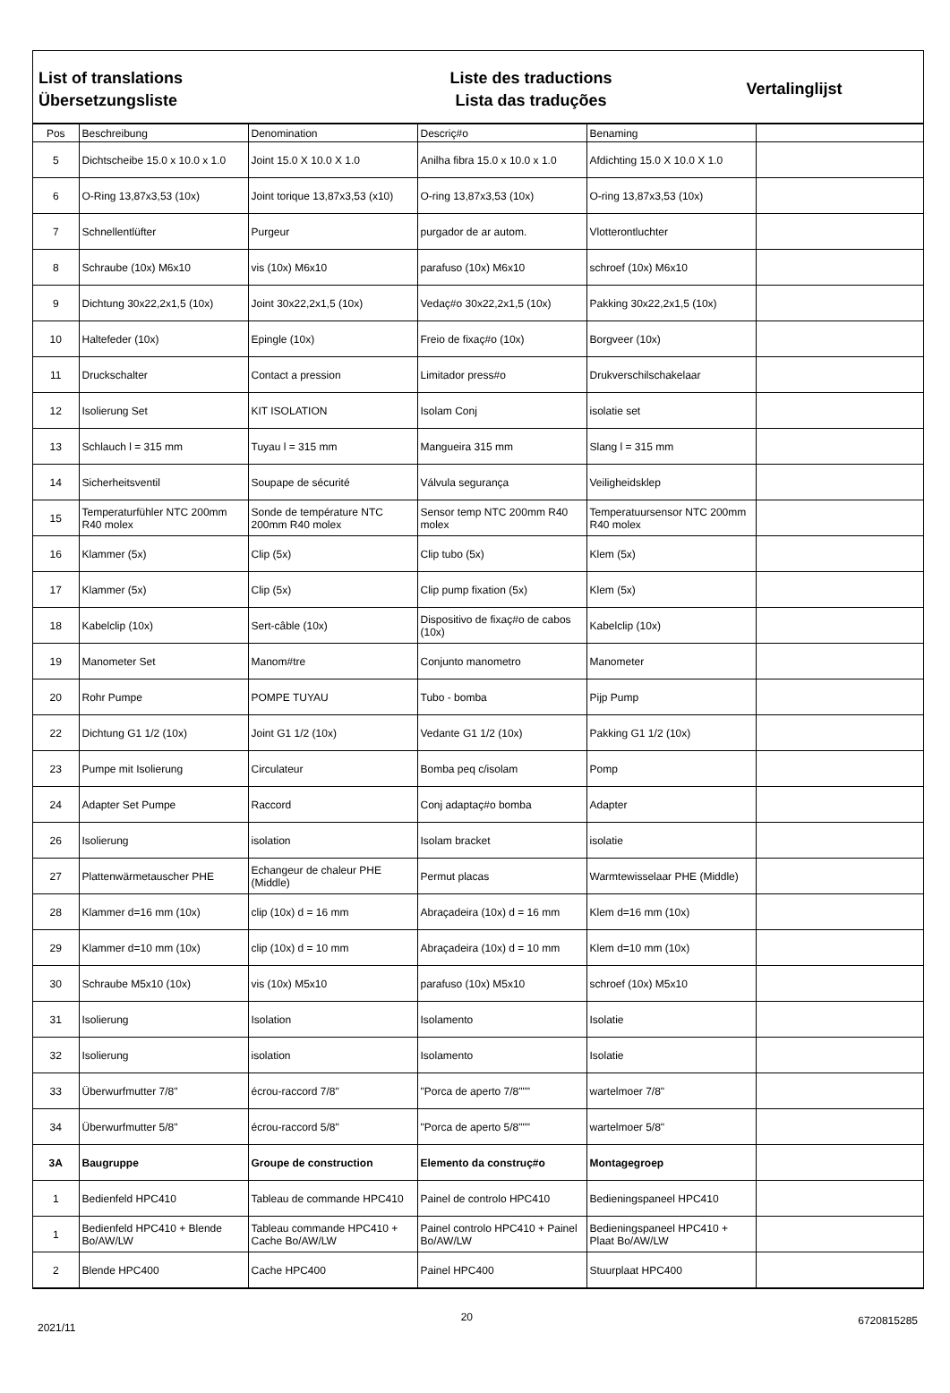List of translations
Übersetzungsliste
Liste des traductions
Lista das traduções
Vertalinglijst
| Pos | Beschreibung | Denomination | Descriç#o | Benaming | |
| --- | --- | --- | --- | --- | --- |
| 5 | Dichtscheibe 15.0 x 10.0 x 1.0 | Joint 15.0 X 10.0 X 1.0 | Anilha fibra 15.0 x 10.0 x 1.0 | Afdichting 15.0 X 10.0 X 1.0 | |
| 6 | O-Ring 13,87x3,53 (10x) | Joint torique 13,87x3,53 (x10) | O-ring 13,87x3,53 (10x) | O-ring 13,87x3,53 (10x) | |
| 7 | Schnellentlüfter | Purgeur | purgador de ar autom. | Vlotterontluchter | |
| 8 | Schraube (10x) M6x10 | vis (10x) M6x10 | parafuso (10x) M6x10 | schroef (10x) M6x10 | |
| 9 | Dichtung 30x22,2x1,5 (10x) | Joint 30x22,2x1,5 (10x) | Vedaç#o 30x22,2x1,5 (10x) | Pakking 30x22,2x1,5 (10x) | |
| 10 | Haltefeder (10x) | Epingle (10x) | Freio de fixaç#o (10x) | Borgveer (10x) | |
| 11 | Druckschalter | Contact a pression | Limitador press#o | Drukverschilschakelaar | |
| 12 | Isolierung Set | KIT ISOLATION | Isolam Conj | isolatie set | |
| 13 | Schlauch l = 315 mm | Tuyau l = 315 mm | Mangueira 315 mm | Slang l = 315 mm | |
| 14 | Sicherheitsventil | Soupape de sécurité | Válvula segurança | Veiligheidsklep | |
| 15 | Temperaturfühler NTC 200mm R40 molex | Sonde de température NTC 200mm R40 molex | Sensor temp NTC 200mm R40 molex | Temperatuursensor NTC 200mm R40 molex | |
| 16 | Klammer (5x) | Clip (5x) | Clip tubo (5x) | Klem (5x) | |
| 17 | Klammer (5x) | Clip (5x) | Clip pump fixation (5x) | Klem (5x) | |
| 18 | Kabelclip (10x) | Sert-câble (10x) | Dispositivo de fixaç#o de cabos (10x) | Kabelclip (10x) | |
| 19 | Manometer Set | Manom#tre | Conjunto manometro | Manometer | |
| 20 | Rohr Pumpe | POMPE TUYAU | Tubo - bomba | Pijp Pump | |
| 22 | Dichtung G1 1/2 (10x) | Joint G1 1/2 (10x) | Vedante G1 1/2 (10x) | Pakking G1 1/2 (10x) | |
| 23 | Pumpe mit Isolierung | Circulateur | Bomba peq c/isolam | Pomp | |
| 24 | Adapter Set Pumpe | Raccord | Conj adaptaç#o bomba | Adapter | |
| 26 | Isolierung | isolation | Isolam bracket | isolatie | |
| 27 | Plattenwärmetauscher PHE | Echangeur de chaleur PHE (Middle) | Permut placas | Warmtewisselaar PHE (Middle) | |
| 28 | Klammer d=16 mm (10x) | clip (10x) d = 16 mm | Abraçadeira (10x) d = 16 mm | Klem d=16 mm (10x) | |
| 29 | Klammer d=10 mm (10x) | clip (10x) d = 10 mm | Abraçadeira (10x) d = 10 mm | Klem d=10 mm (10x) | |
| 30 | Schraube M5x10 (10x) | vis (10x) M5x10 | parafuso (10x) M5x10 | schroef (10x) M5x10 | |
| 31 | Isolierung | Isolation | Isolamento | Isolatie | |
| 32 | Isolierung | isolation | Isolamento | Isolatie | |
| 33 | Überwurfmutter 7/8" | écrou-raccord 7/8" | "Porca de aperto 7/8""" | wartelmoer 7/8" | |
| 34 | Überwurfmutter 5/8" | écrou-raccord 5/8" | "Porca de aperto 5/8""" | wartelmoer 5/8" | |
| 3A | Baugruppe | Groupe de construction | Elemento da construç#o | Montagegroep | |
| 1 | Bedienfeld HPC410 | Tableau de commande HPC410 | Painel de controlo HPC410 | Bedieningspaneel HPC410 | |
| 1 | Bedienfeld HPC410 + Blende Bo/AW/LW | Tableau commande HPC410 + Cache Bo/AW/LW | Painel controlo HPC410 + Painel Bo/AW/LW | Bedieningspaneel HPC410 + Plaat Bo/AW/LW | |
| 2 | Blende HPC400 | Cache HPC400 | Painel HPC400 | Stuurplaat HPC400 | |
2021/11 20 6720815285